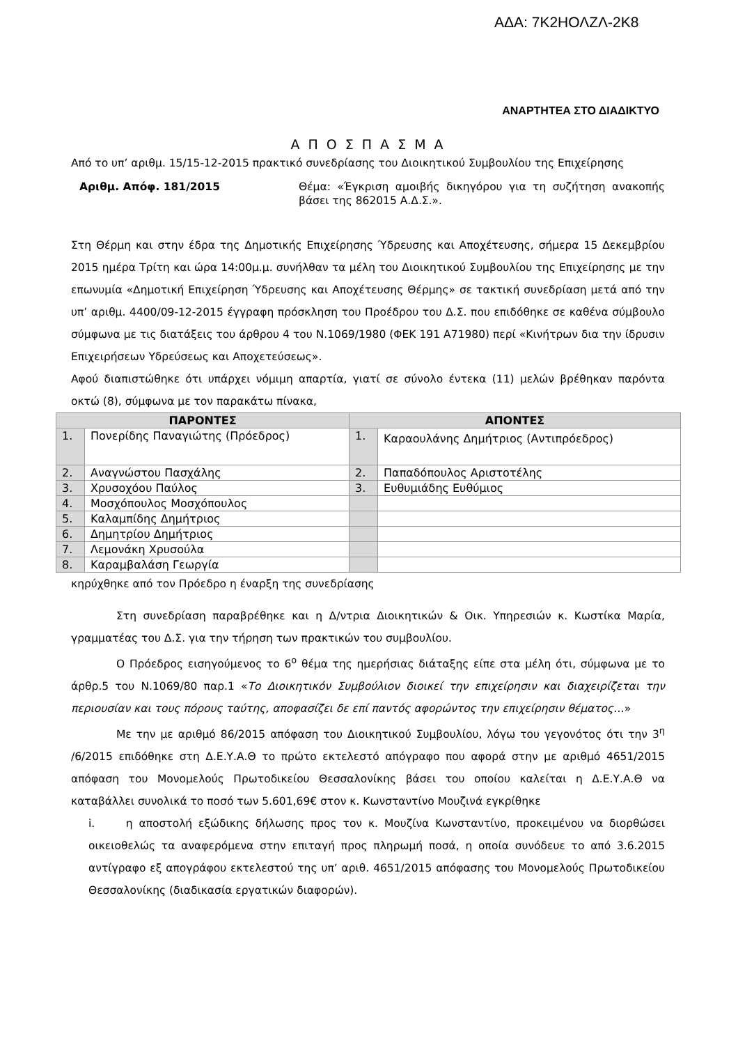ΑΔΑ: 7Κ2ΗΟΛΖΛ-2Κ8
ΑΝΑΡΤΗΤΕΑ ΣΤΟ ΔΙΑΔΙΚΤΥΟ
Α Π Ο Σ Π Α Σ Μ Α
Από το υπ’ αριθμ. 15/15-12-2015 πρακτικό συνεδρίασης του Διοικητικού Συμβουλίου της Επιχείρησης
Αριθμ. Απόφ. 181/2015 Θέμα: «Έγκριση αμοιβής δικηγόρου για τη συζήτηση ανακοπής βάσει της 862015 Α.Δ.Σ.».
Στη Θέρμη και στην έδρα της Δημοτικής Επιχείρησης Ύδρευσης και Αποχέτευσης, σήμερα 15 Δεκεμβρίου 2015 ημέρα Τρίτη και ώρα 14:00μ.μ. συνήλθαν τα μέλη του Διοικητικού Συμβουλίου της Επιχείρησης με την επωνυμία «Δημοτική Επιχείρηση Ύδρευσης και Αποχέτευσης Θέρμης» σε τακτική συνεδρίαση μετά από την υπ’ αριθμ. 4400/09-12-2015 έγγραφη πρόσκληση του Προέδρου του Δ.Σ. που επιδόθηκε σε καθένα σύμβουλο σύμφωνα με τις διατάξεις του άρθρου 4 του Ν.1069/1980 (ΦΕΚ 191 Α71980) περί «Κινήτρων δια την ίδρυσιν Επιχειρήσεων Υδρεύσεως και Αποχετεύσεως».
Αφού διαπιστώθηκε ότι υπάρχει νόμιμη απαρτία, γιατί σε σύνολο έντεκα (11) μελών βρέθηκαν παρόντα οκτώ (8), σύμφωνα με τον παρακάτω πίνακα,
| ΠΑΡΟΝΤΕΣ | | ΑΠΟΝΤΕΣ | |
| --- | --- | --- | --- |
| 1. | Πονερίδης Παναγιώτης (Πρόεδρος) | 1. | Καραουλάνης Δημήτριος (Αντιπρόεδρος) |
| 2. | Αναγνώστου Πασχάλης | 2. | Παπαδόπουλος Αριστοτέλης |
| 3. | Χρυσοχόου Παύλος | 3. | Ευθυμιάδης Ευθύμιος |
| 4. | Μοσχόπουλος Μοσχόπουλος | | |
| 5. | Καλαμπίδης Δημήτριος | | |
| 6. | Δημητρίου Δημήτριος | | |
| 7. | Λεμονάκη Χρυσούλα | | |
| 8. | Καραμβαλάση Γεωργία | | |
κηρύχθηκε από τον Πρόεδρο η έναρξη της συνεδρίασης
Στη συνεδρίαση παραβρέθηκε και η Δ/ντρια Διοικητικών & Οικ. Υπηρεσιών κ. Κωστίκα Μαρία, γραμματέας του Δ.Σ. για την τήρηση των πρακτικών του συμβουλίου.
Ο Πρόεδρος εισηγούμενος το 6<sup>ο</sup> θέμα της ημερήσιας διάταξης είπε στα μέλη ότι, σύμφωνα με το άρθρ.5 του Ν.1069/80 παρ.1 «Το Διοικητικόν Συμβούλιον διοικεί την επιχείρησιν και διαχειρίζεται την περιουσίαν και τους πόρους ταύτης, αποφασίζει δε επί παντός αφορώντος την επιχείρησιν θέματος…»
Με την με αριθμό 86/2015 απόφαση του Διοικητικού Συμβουλίου, λόγω του γεγονότος ότι την 3<sup>η</sup> /6/2015 επιδόθηκε στη Δ.Ε.Υ.Α.Θ το πρώτο εκτελεστό απόγραφο που αφορά στην με αριθμό 4651/2015 απόφαση του Μονομελούς Πρωτοδικείου Θεσσαλονίκης βάσει του οποίου καλείται η Δ.Ε.Υ.Α.Θ να καταβάλλει συνολικά το ποσό των 5.601,69€ στον κ. Κωνσταντίνο Μουζινά εγκρίθηκε
i. η αποστολή εξώδικης δήλωσης προς τον κ. Μουζίνα Κωνσταντίνο, προκειμένου να διορθώσει οικειοθελώς τα αναφερόμενα στην επιταγή προς πληρωμή ποσά, η οποία συνόδευε το από 3.6.2015 αντίγραφο εξ απογράφου εκτελεστού της υπ’ αριθ. 4651/2015 απόφασης του Μονομελούς Πρωτοδικείου Θεσσαλονίκης (διαδικασία εργατικών διαφορών).